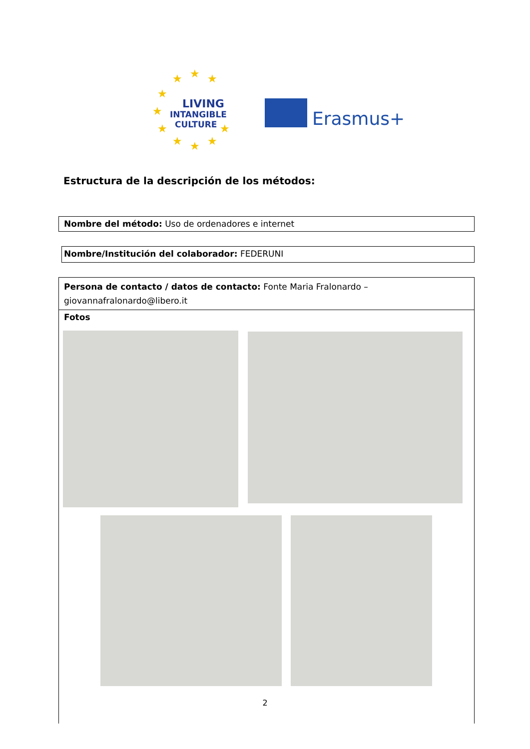★
★
★
★
★
★
★
★
★
★
LIVING
INTANGIBLE
CULTURE
Erasmus+
Estructura de la descripción de los métodos:
Nombre del método: Uso de ordenadores e internet
Nombre/Institución del colaborador: FEDERUNI
| Persona de contacto / datos de contacto: Fonte Maria Fralonardo – giovannafralonardo@libero.it |
| Fotos |
2